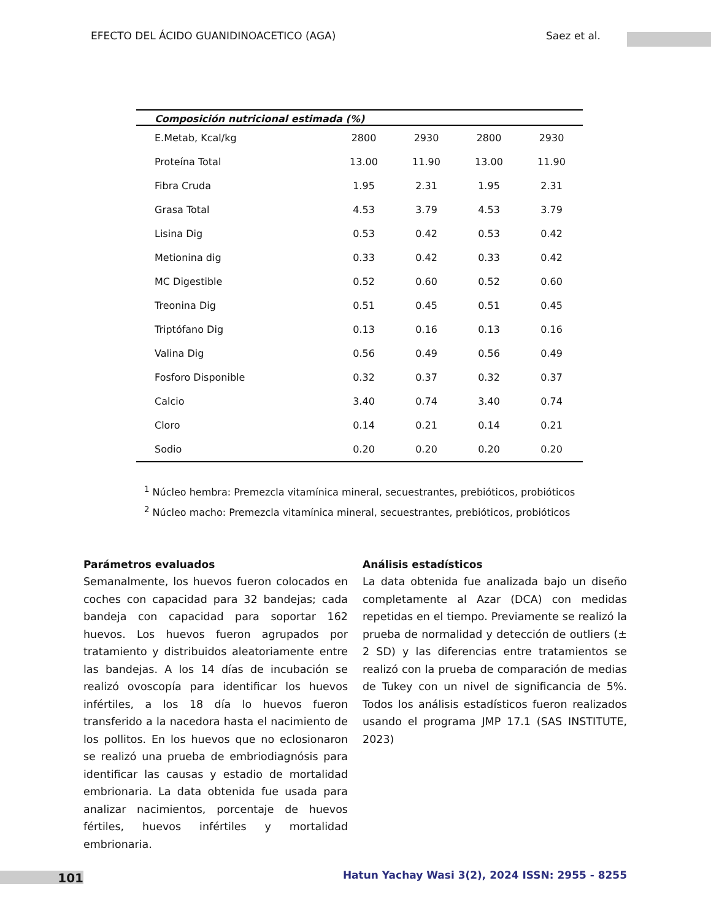EFECTO DEL ÁCIDO GUANIDINOACETICO (AGA) Saez et al.
| Composición nutricional estimada (%) | | | | |
| --- | --- | --- | --- | --- |
| E.Metab, Kcal/kg | 2800 | 2930 | 2800 | 2930 |
| Proteína Total | 13.00 | 11.90 | 13.00 | 11.90 |
| Fibra Cruda | 1.95 | 2.31 | 1.95 | 2.31 |
| Grasa Total | 4.53 | 3.79 | 4.53 | 3.79 |
| Lisina Dig | 0.53 | 0.42 | 0.53 | 0.42 |
| Metionina dig | 0.33 | 0.42 | 0.33 | 0.42 |
| MC Digestible | 0.52 | 0.60 | 0.52 | 0.60 |
| Treonina Dig | 0.51 | 0.45 | 0.51 | 0.45 |
| Triptófano Dig | 0.13 | 0.16 | 0.13 | 0.16 |
| Valina Dig | 0.56 | 0.49 | 0.56 | 0.49 |
| Fosforo Disponible | 0.32 | 0.37 | 0.32 | 0.37 |
| Calcio | 3.40 | 0.74 | 3.40 | 0.74 |
| Cloro | 0.14 | 0.21 | 0.14 | 0.21 |
| Sodio | 0.20 | 0.20 | 0.20 | 0.20 |
<sup>1</sup> Núcleo hembra: Premezcla vitamínica mineral, secuestrantes, prebióticos, probióticos
<sup>2</sup> Núcleo macho: Premezcla vitamínica mineral, secuestrantes, prebióticos, probióticos
Parámetros evaluados
Semanalmente, los huevos fueron colocados en coches con capacidad para 32 bandejas; cada bandeja con capacidad para soportar 162 huevos. Los huevos fueron agrupados por tratamiento y distribuidos aleatoriamente entre las bandejas. A los 14 días de incubación se realizó ovoscopía para identificar los huevos infértiles, a los 18 día lo huevos fueron transferido a la nacedora hasta el nacimiento de los pollitos. En los huevos que no eclosionaron se realizó una prueba de embriodiagnósis para identificar las causas y estadio de mortalidad embrionaria. La data obtenida fue usada para analizar nacimientos, porcentaje de huevos fértiles, huevos infértiles y mortalidad embrionaria.
Análisis estadísticos
La data obtenida fue analizada bajo un diseño completamente al Azar (DCA) con medidas repetidas en el tiempo. Previamente se realizó la prueba de normalidad y detección de outliers (± 2 SD) y las diferencias entre tratamientos se realizó con la prueba de comparación de medias de Tukey con un nivel de significancia de 5%. Todos los análisis estadísticos fueron realizados usando el programa JMP 17.1 (SAS INSTITUTE, 2023)
101
Hatun Yachay Wasi 3(2), 2024 ISSN: 2955 - 8255